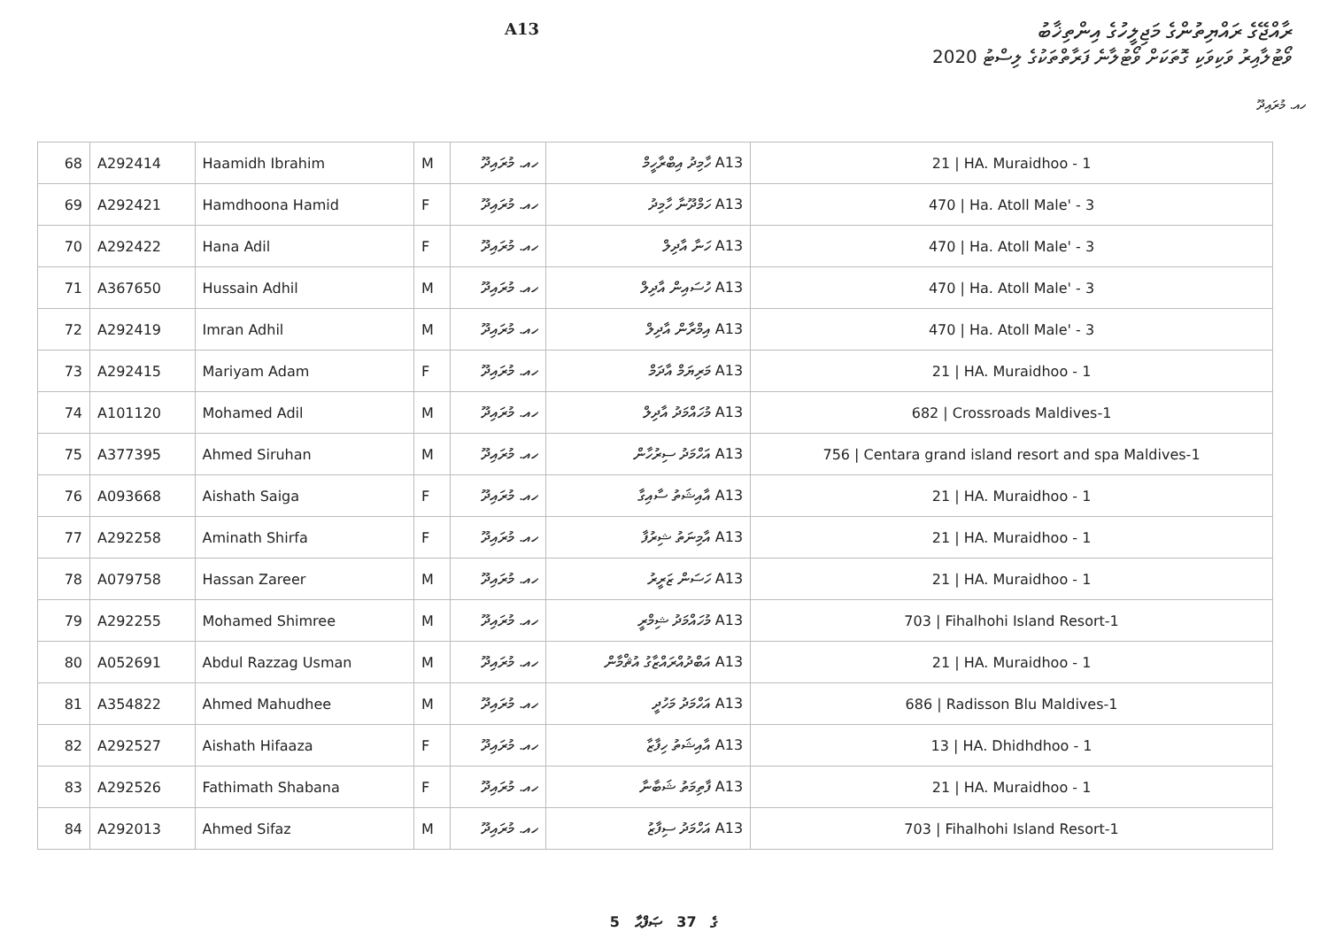ރާއްޖޭގެ ރައްޔިތުންގެ މަޖިލީހުގެ އިންތިޚާބު
ވޯޓުލާއިރު ވަކިވަކި ގޮތަކަށް ވޯޓުލާނެ ފަރާތްތަކުގެ ލިސްޓު 2020
A13
ހއ. މުރައިދޫ
| 68 | A292414 | Haamidh Ibrahim | M | ހއ. މުރައިދޫ | A13 ހާމިދު އިބްރާހީމް | 21 / HA. Muraidhoo - 1 |
| 69 | A292421 | Hamdhoona Hamid | F | ހއ. މުރައިދޫ | A13 ހަމްދޫނާ ހާމިދު | 470 / Ha. Atoll Male' - 3 |
| 70 | A292422 | Hana Adil | F | ހއ. މުރައިދޫ | A13 ހަނާ އާދިލް | 470 / Ha. Atoll Male' - 3 |
| 71 | A367650 | Hussain Adhil | M | ހއ. މުރައިދޫ | A13 ހުސައިން އާދިލް | 470 / Ha. Atoll Male' - 3 |
| 72 | A292419 | Imran Adhil | M | ހއ. މުރައިދޫ | A13 އިމްރާން އާދިލް | 470 / Ha. Atoll Male' - 3 |
| 73 | A292415 | Mariyam Adam | F | ހއ. މުރައިދޫ | A13 މަރިޔަމް އާދަމް | 21 / HA. Muraidhoo - 1 |
| 74 | A101120 | Mohamed Adil | M | ހއ. މުރައިދޫ | A13 މުހައްމަދު އާދިލް | 682 / Crossroads Maldives-1 |
| 75 | A377395 | Ahmed Siruhan | M | ހއ. މުރައިދޫ | A13 އަހްމަދު ސިރުހާން | 756 / Centara grand island resort and spa Maldives-1 |
| 76 | A093668 | Aishath Saiga | F | ހއ. މުރައިދޫ | A13 އާއިޝަތު ސާއިގާ | 21 / HA. Muraidhoo - 1 |
| 77 | A292258 | Aminath Shirfa | F | ހއ. މުރައިދޫ | A13 އާމިނަތު ޝިރުފާ | 21 / HA. Muraidhoo - 1 |
| 78 | A079758 | Hassan Zareer | M | ހއ. މުރައިދޫ | A13 ހަސަން ޒަރީރު | 21 / HA. Muraidhoo - 1 |
| 79 | A292255 | Mohamed Shimree | M | ހއ. މުރައިދޫ | A13 މުހައްމަދު ޝިމްރީ | 703 / Fihalhohi Island Resort-1 |
| 80 | A052691 | Abdul Razzag Usman | M | ހއ. މުރައިދޫ | A13 އަބްދުއްރައްޒާގު އުޘްމާން | 21 / HA. Muraidhoo - 1 |
| 81 | A354822 | Ahmed Mahudhee | M | ހއ. މުރައިދޫ | A13 އަހްމަދު މަހުދީ | 686 / Radisson Blu Maldives-1 |
| 82 | A292527 | Aishath Hifaaza | F | ހއ. މުރައިދޫ | A13 އާއިޝަތު ހިފާޒާ | 13 / HA. Dhidhdhoo - 1 |
| 83 | A292526 | Fathimath Shabana | F | ހއ. މުރައިދޫ | A13 ފާތިމަތު ޝަބާނާ | 21 / HA. Muraidhoo - 1 |
| 84 | A292013 | Ahmed Sifaz | M | ހއ. މުރައިދޫ | A13 އަހްމަދު ސިފާޒު | 703 / Fihalhohi Island Resort-1 |
5 ގެ 37 ޞަފްޙާ